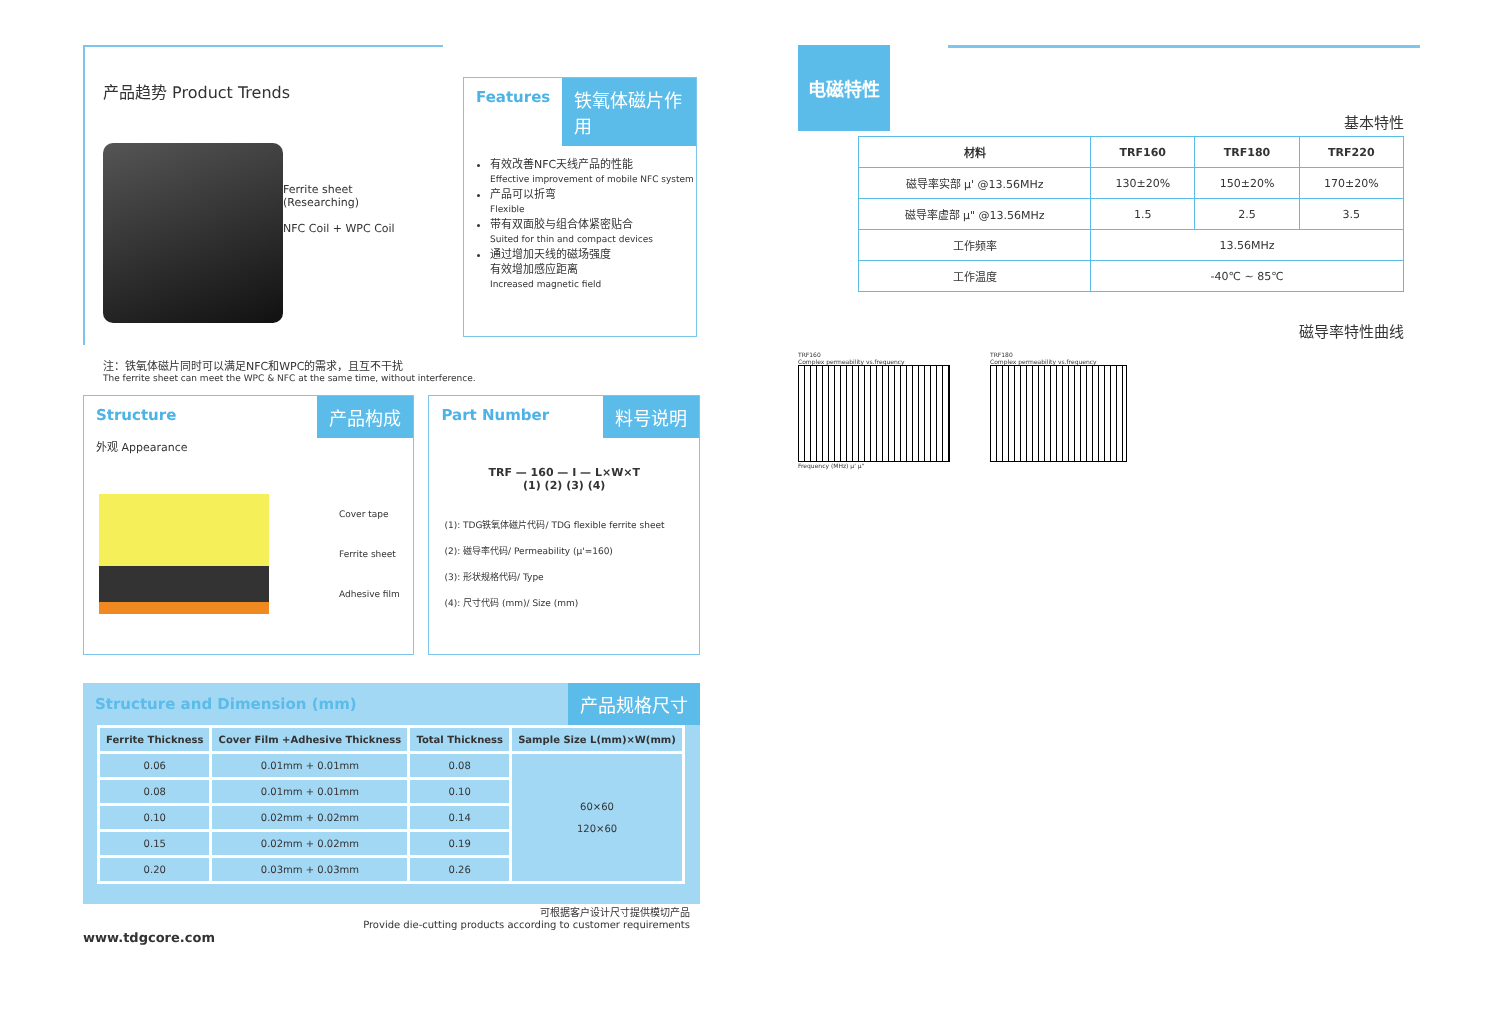产品趋势 Product Trends
Ferrite sheet
(Researching)
NFC Coil + WPC Coil
Features 铁氧体磁片作用
有效改善NFC天线产品的性能
Effective improvement of mobile NFC system
产品可以折弯
Flexible
带有双面胶与组合体紧密贴合
Suited for thin and compact devices
通过增加天线的磁场强度
有效增加感应距离
Increased magnetic field
注：铁氧体磁片同时可以满足NFC和WPC的需求，且互不干扰
The ferrite sheet can meet the WPC & NFC at the same time, without interference.
Structure 产品构成
外观 Appearance
Cover tape
Ferrite sheet
Adhesive film
Part Number 料号说明
TRF — 160 — I — L×W×T
(1) (2) (3) (4)
(1): TDG铁氧体磁片代码/ TDG flexible ferrite sheet
(2): 磁导率代码/ Permeability (μ'=160)
(3): 形状规格代码/ Type
(4): 尺寸代码 (mm)/ Size (mm)
Structure and Dimension (mm) 产品规格尺寸
| Ferrite Thickness | Cover Film +Adhesive Thickness | Total Thickness | Sample Size L(mm)×W(mm) |
| --- | --- | --- | --- |
| 0.06 | 0.01mm + 0.01mm | 0.08 | 60×60 120×60 |
| 0.08 | 0.01mm + 0.01mm | 0.10 | |
| 0.10 | 0.02mm + 0.02mm | 0.14 | |
| 0.15 | 0.02mm + 0.02mm | 0.19 | |
| 0.20 | 0.03mm + 0.03mm | 0.26 | |
可根据客户设计尺寸提供模切产品
Provide die-cutting products according to customer requirements
www.tdgcore.com
电磁特性
基本特性
| 材料 | TRF160 | TRF180 | TRF220 |
| --- | --- | --- | --- |
| 磁导率实部 μ' @13.56MHz | 130±20% | 150±20% | 170±20% |
| 磁导率虚部 μ" @13.56MHz | 1.5 | 2.5 | 3.5 |
| 工作频率 | 13.56MHz | | |
| 工作温度 | -40℃ ~ 85℃ | | |
磁导率特性曲线
TRF160
Complex permeability vs.frequency
Frequency (MHz) μ' μ"
TRF180
Complex permeability vs.frequency